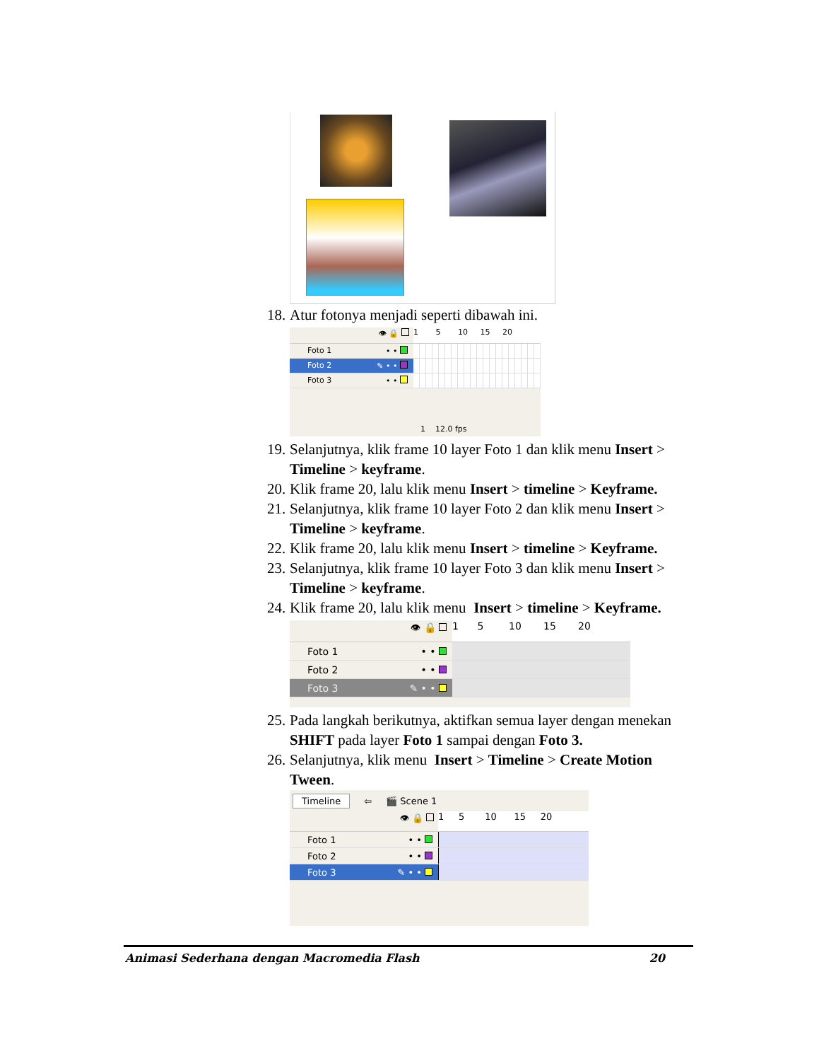18. Atur fotonya menjadi seperti dibawah ini.
👁 🔒 1 5 10 15 20
Foto 1 • •
Foto 2 ✎ • •
Foto 3 • •
1 12.0 fps
19. Selanjutnya, klik frame 10 layer Foto 1 dan klik menu Insert > Timeline > keyframe.
20. Klik frame 20, lalu klik menu Insert > timeline > Keyframe.
21. Selanjutnya, klik frame 10 layer Foto 2 dan klik menu Insert > Timeline > keyframe.
22. Klik frame 20, lalu klik menu Insert > timeline > Keyframe.
23. Selanjutnya, klik frame 10 layer Foto 3 dan klik menu Insert > Timeline > keyframe.
24. Klik frame 20, lalu klik menu Insert > timeline > Keyframe.
👁 🔒 1 5 10 15 20
Foto 1 • •
Foto 2 • •
Foto 3 ✎ • •
25. Pada langkah berikutnya, aktifkan semua layer dengan menekan SHIFT pada layer Foto 1 sampai dengan Foto 3.
26. Selanjutnya, klik menu Insert > Timeline > Create Motion Tween.
Timeline ⇦ 🎬 Scene 1
👁 🔒 1 5 10 15 20
Foto 1 • •
Foto 2 • •
Foto 3 ✎ • •
Animasi Sederhana dengan Macromedia Flash 20